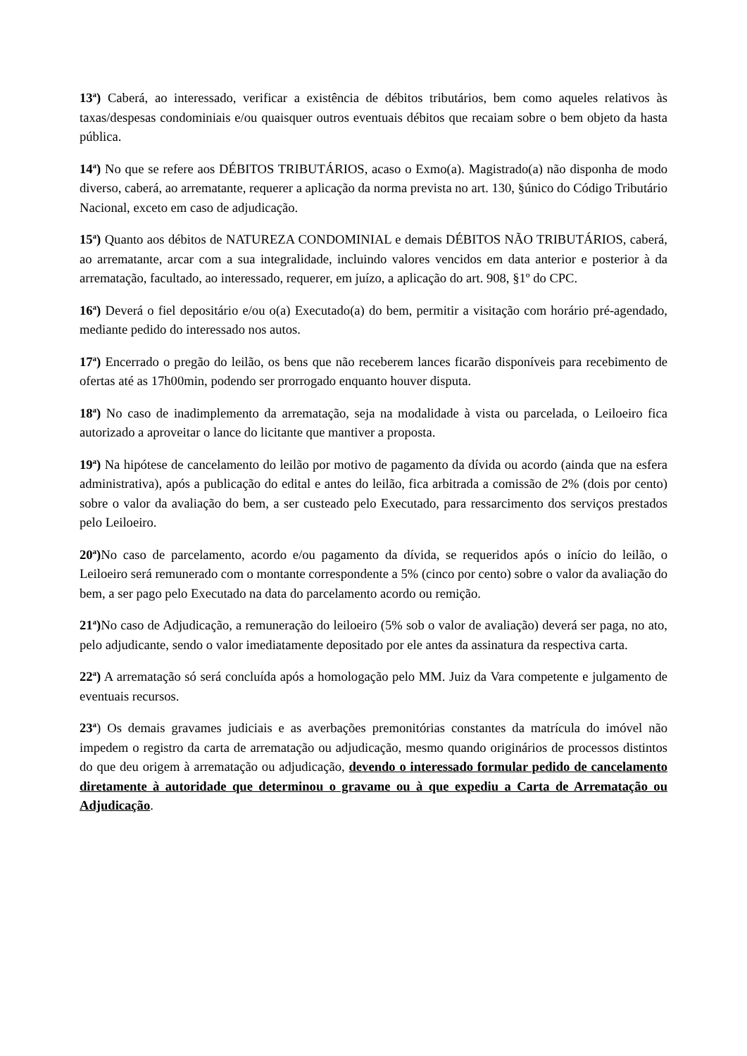13<sup>a</sup>) Caberá, ao interessado, verificar a existência de débitos tributários, bem como aqueles relativos às taxas/despesas condominiais e/ou quaisquer outros eventuais débitos que recaiam sobre o bem objeto da hasta pública.
14<sup>a</sup>) No que se refere aos DÉBITOS TRIBUTÁRIOS, acaso o Exmo(a). Magistrado(a) não disponha de modo diverso, caberá, ao arrematante, requerer a aplicação da norma prevista no art. 130, §único do Código Tributário Nacional, exceto em caso de adjudicação.
15<sup>a</sup>) Quanto aos débitos de NATUREZA CONDOMINIAL e demais DÉBITOS NÃO TRIBUTÁRIOS, caberá, ao arrematante, arcar com a sua integralidade, incluindo valores vencidos em data anterior e posterior à da arrematação, facultado, ao interessado, requerer, em juízo, a aplicação do art. 908, §1º do CPC.
16<sup>a</sup>) Deverá o fiel depositário e/ou o(a) Executado(a) do bem, permitir a visitação com horário pré-agendado, mediante pedido do interessado nos autos.
17<sup>a</sup>) Encerrado o pregão do leilão, os bens que não receberem lances ficarão disponíveis para recebimento de ofertas até as 17h00min, podendo ser prorrogado enquanto houver disputa.
18<sup>a</sup>) No caso de inadimplemento da arrematação, seja na modalidade à vista ou parcelada, o Leiloeiro fica autorizado a aproveitar o lance do licitante que mantiver a proposta.
19<sup>a</sup>) Na hipótese de cancelamento do leilão por motivo de pagamento da dívida ou acordo (ainda que na esfera administrativa), após a publicação do edital e antes do leilão, fica arbitrada a comissão de 2% (dois por cento) sobre o valor da avaliação do bem, a ser custeado pelo Executado, para ressarcimento dos serviços prestados pelo Leiloeiro.
20<sup>a</sup>) No caso de parcelamento, acordo e/ou pagamento da dívida, se requeridos após o início do leilão, o Leiloeiro será remunerado com o montante correspondente a 5% (cinco por cento) sobre o valor da avaliação do bem, a ser pago pelo Executado na data do parcelamento acordo ou remição.
21<sup>a</sup>) No caso de Adjudicação, a remuneração do leiloeiro (5% sob o valor de avaliação) deverá ser paga, no ato, pelo adjudicante, sendo o valor imediatamente depositado por ele antes da assinatura da respectiva carta.
22<sup>a</sup>) A arrematação só será concluída após a homologação pelo MM. Juiz da Vara competente e julgamento de eventuais recursos.
23<sup>a</sup>) Os demais gravames judiciais e as averbações premonitórias constantes da matrícula do imóvel não impedem o registro da carta de arrematação ou adjudicação, mesmo quando originários de processos distintos do que deu origem à arrematação ou adjudicação, devendo o interessado formular pedido de cancelamento diretamente à autoridade que determinou o gravame ou à que expediu a Carta de Arrematação ou Adjudicação.